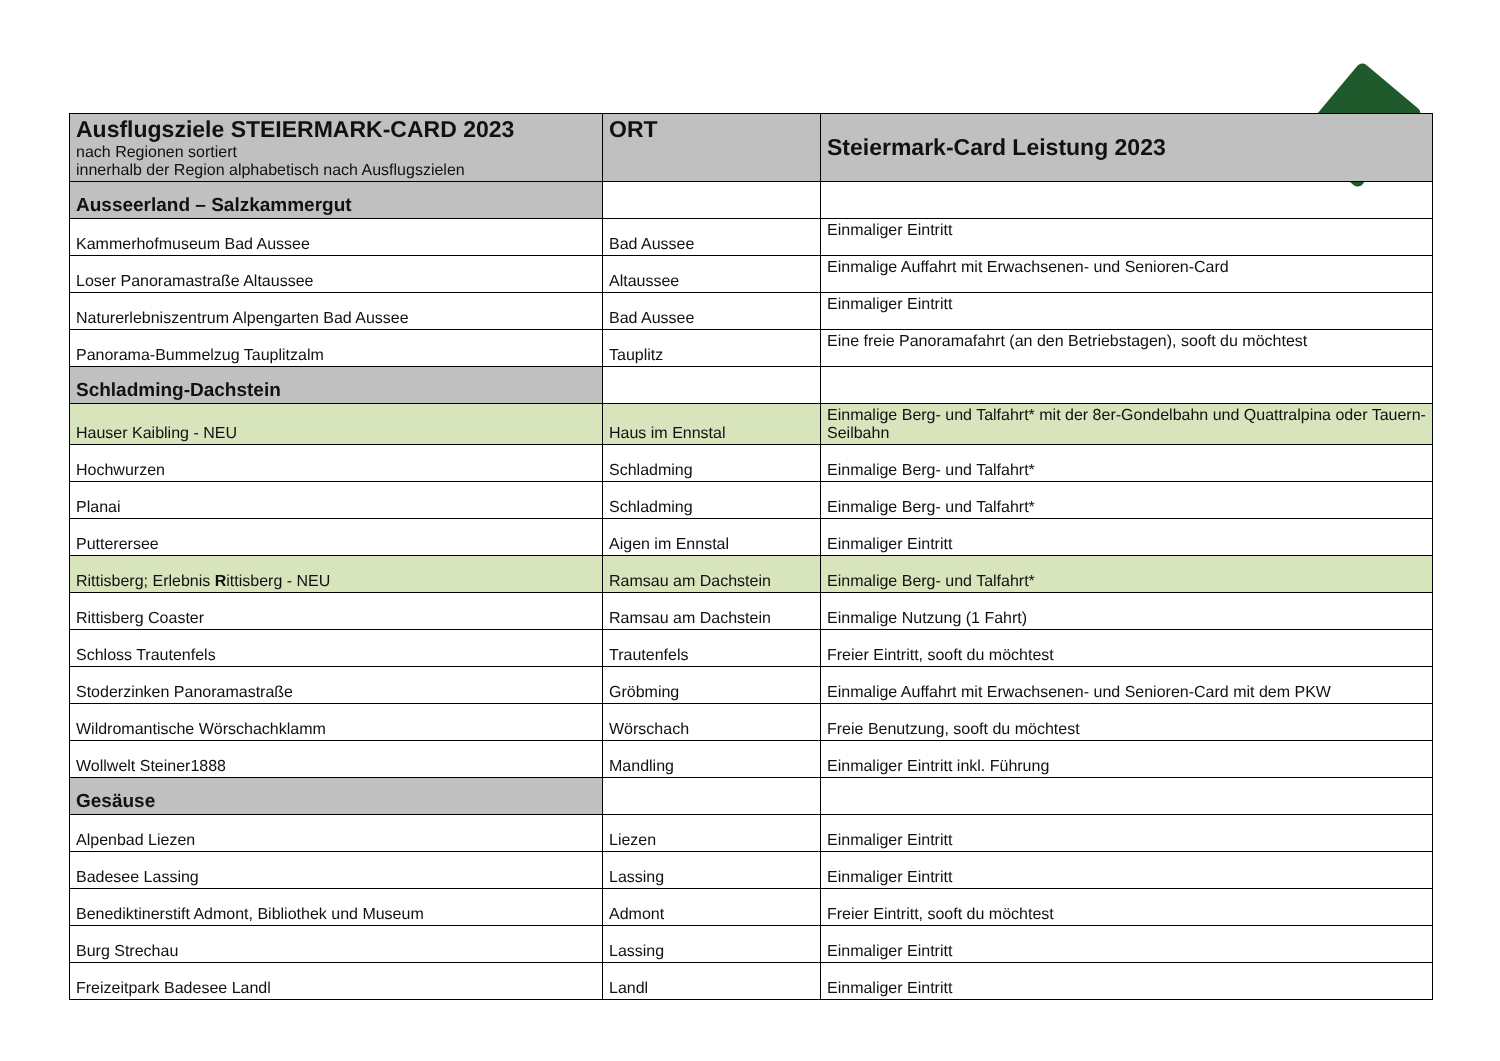| Ausflugsziele STEIERMARK-CARD 2023 nach Regionen sortiert innerhalb der Region alphabetisch nach Ausflugszielen | ORT | Steiermark-Card Leistung 2023 |
| Ausseerland – Salzkammergut | | |
| Kammerhofmuseum Bad Aussee | Bad Aussee | Einmaliger Eintritt |
| Loser Panoramastraße Altaussee | Altaussee | Einmalige Auffahrt mit Erwachsenen- und Senioren-Card |
| Naturerlebniszentrum Alpengarten Bad Aussee | Bad Aussee | Einmaliger Eintritt |
| Panorama-Bummelzug Tauplitzalm | Tauplitz | Eine freie Panoramafahrt (an den Betriebstagen), sooft du möchtest |
| Schladming-Dachstein | | |
| Hauser Kaibling - NEU | Haus im Ennstal | Einmalige Berg- und Talfahrt* mit der 8er-Gondelbahn und Quattralpina oder Tauern-Seilbahn |
| Hochwurzen | Schladming | Einmalige Berg- und Talfahrt* |
| Planai | Schladming | Einmalige Berg- und Talfahrt* |
| Putterersee | Aigen im Ennstal | Einmaliger Eintritt |
| Rittisberg; Erlebnis R ittisberg - NEU | Ramsau am Dachstein | Einmalige Berg- und Talfahrt* |
| Rittisberg Coaster | Ramsau am Dachstein | Einmalige Nutzung (1 Fahrt) |
| Schloss Trautenfels | Trautenfels | Freier Eintritt, sooft du möchtest |
| Stoderzinken Panoramastraße | Gröbming | Einmalige Auffahrt mit Erwachsenen- und Senioren-Card mit dem PKW |
| Wildromantische Wörschachklamm | Wörschach | Freie Benutzung, sooft du möchtest |
| Wollwelt Steiner1888 | Mandling | Einmaliger Eintritt inkl. Führung |
| Gesäuse | | |
| Alpenbad Liezen | Liezen | Einmaliger Eintritt |
| Badesee Lassing | Lassing | Einmaliger Eintritt |
| Benediktinerstift Admont, Bibliothek und Museum | Admont | Freier Eintritt, sooft du möchtest |
| Burg Strechau | Lassing | Einmaliger Eintritt |
| Freizeitpark Badesee Landl | Landl | Einmaliger Eintritt |